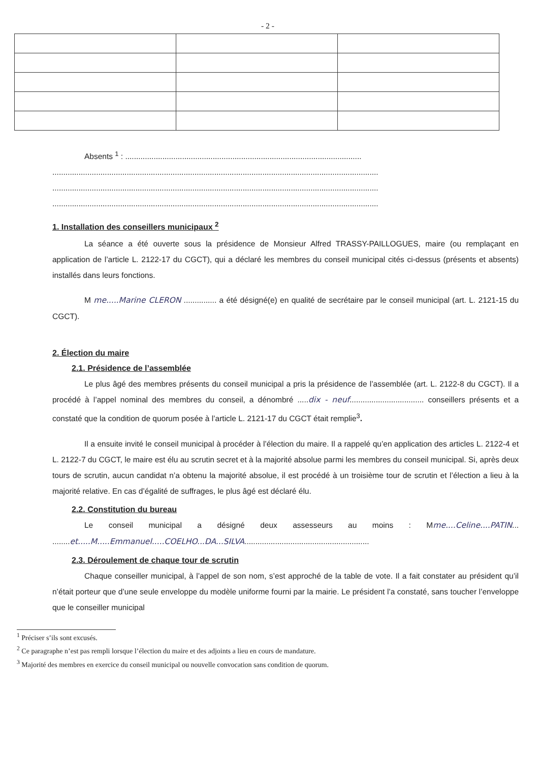- 2 -
Absents <sup>1</sup> : ............................................................................................................
.....................................................................................................................................................
.....................................................................................................................................................
.....................................................................................................................................................
1. Installation des conseillers municipaux <sup>2</sup>
La séance a été ouverte sous la présidence de Monsieur Alfred TRASSY-PAILLOGUES, maire (ou remplaçant en application de l’article L. 2122-17 du CGCT), qui a déclaré les membres du conseil municipal cités ci-dessus (présents et absents) installés dans leurs fonctions.
M me.....Marine CLERON ............... a été désigné(e) en qualité de secrétaire par le conseil municipal (art. L. 2121-15 du CGCT).
2. Élection du maire
2.1. Présidence de l’assemblée
Le plus âgé des membres présents du conseil municipal a pris la présidence de l’assemblée (art. L. 2122-8 du CGCT). Il a procédé à l’appel nominal des membres du conseil, a dénombré .....dix - neuf.................................. conseillers présents et a constaté que la condition de quorum posée à l’article L. 2121-17 du CGCT était remplie<sup>3</sup>.
Il a ensuite invité le conseil municipal à procéder à l’élection du maire. Il a rappelé qu’en application des articles L. 2122-4 et L. 2122-7 du CGCT, le maire est élu au scrutin secret et à la majorité absolue parmi les membres du conseil municipal. Si, après deux tours de scrutin, aucun candidat n’a obtenu la majorité absolue, il est procédé à un troisième tour de scrutin et l’élection a lieu à la majorité relative. En cas d’égalité de suffrages, le plus âgé est déclaré élu.
2.2. Constitution du bureau
Le conseil municipal a désigné deux assesseurs au moins : Mme....Celine....PATIN... ........et.....M.....Emmanuel.....COELHO...DA...SILVA.........................................................
2.3. Déroulement de chaque tour de scrutin
Chaque conseiller municipal, à l’appel de son nom, s’est approché de la table de vote. Il a fait constater au président qu’il n’était porteur que d’une seule enveloppe du modèle uniforme fourni par la mairie. Le président l’a constaté, sans toucher l’enveloppe que le conseiller municipal
<sup>1</sup> Préciser s’ils sont excusés.
<sup>2</sup> Ce paragraphe n’est pas rempli lorsque l’élection du maire et des adjoints a lieu en cours de mandature.
<sup>3</sup> Majorité des membres en exercice du conseil municipal ou nouvelle convocation sans condition de quorum.